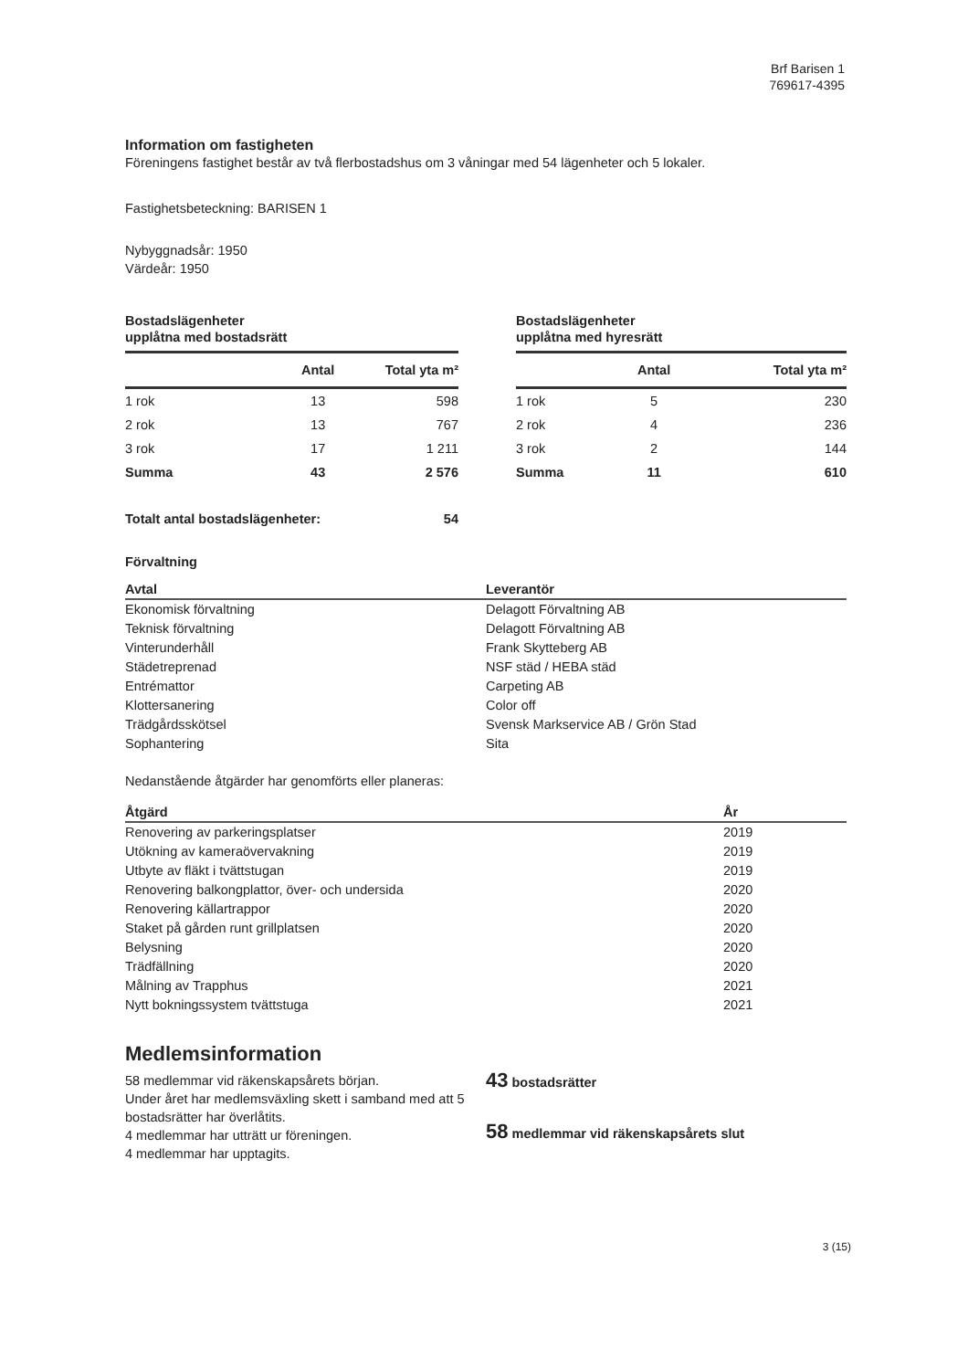Brf Barisen 1
769617-4395
Information om fastigheten
Föreningens fastighet består av två flerbostadshus om 3 våningar med 54 lägenheter och 5 lokaler.
Fastighetsbeteckning: BARISEN 1
Nybyggnadsår: 1950
Värdeår: 1950
Bostadslägenheter
upplåtna med bostadsrätt
| | Antal | Total yta m² |
| --- | --- | --- |
| 1 rok | 13 | 598 |
| 2 rok | 13 | 767 |
| 3 rok | 17 | 1 211 |
| Summa | 43 | 2 576 |
| Totalt antal bostadslägenheter: | | 54 |
Bostadslägenheter
upplåtna med hyresrätt
| | Antal | Total yta m² |
| --- | --- | --- |
| 1 rok | 5 | 230 |
| 2 rok | 4 | 236 |
| 3 rok | 2 | 144 |
| Summa | 11 | 610 |
Förvaltning
| Avtal | Leverantör |
| --- | --- |
| Ekonomisk förvaltning | Delagott Förvaltning AB |
| Teknisk förvaltning | Delagott Förvaltning AB |
| Vinterunderhåll | Frank Skytteberg AB |
| Städetreprenad | NSF städ / HEBA städ |
| Entrémattor | Carpeting AB |
| Klottersanering | Color off |
| Trädgårdsskötsel | Svensk Markservice AB / Grön Stad |
| Sophantering | Sita |
Nedanstående åtgärder har genomförts eller planeras:
| Åtgärd | År |
| --- | --- |
| Renovering av parkeringsplatser | 2019 |
| Utökning av kameraövervakning | 2019 |
| Utbyte av fläkt i tvättstugan | 2019 |
| Renovering balkongplattor, över- och undersida | 2020 |
| Renovering källartrappor | 2020 |
| Staket på gården runt grillplatsen | 2020 |
| Belysning | 2020 |
| Trädfällning | 2020 |
| Målning av Trapphus | 2021 |
| Nytt bokningssystem tvättstuga | 2021 |
Medlemsinformation
58 medlemmar vid räkenskapsårets början.
Under året har medlemsväxling skett i samband med att 5 bostadsrätter har överlåtits.
4 medlemmar har utträtt ur föreningen.
4 medlemmar har upptagits.
43 bostadsrätter
58 medlemmar vid räkenskapsårets slut
3 (15)